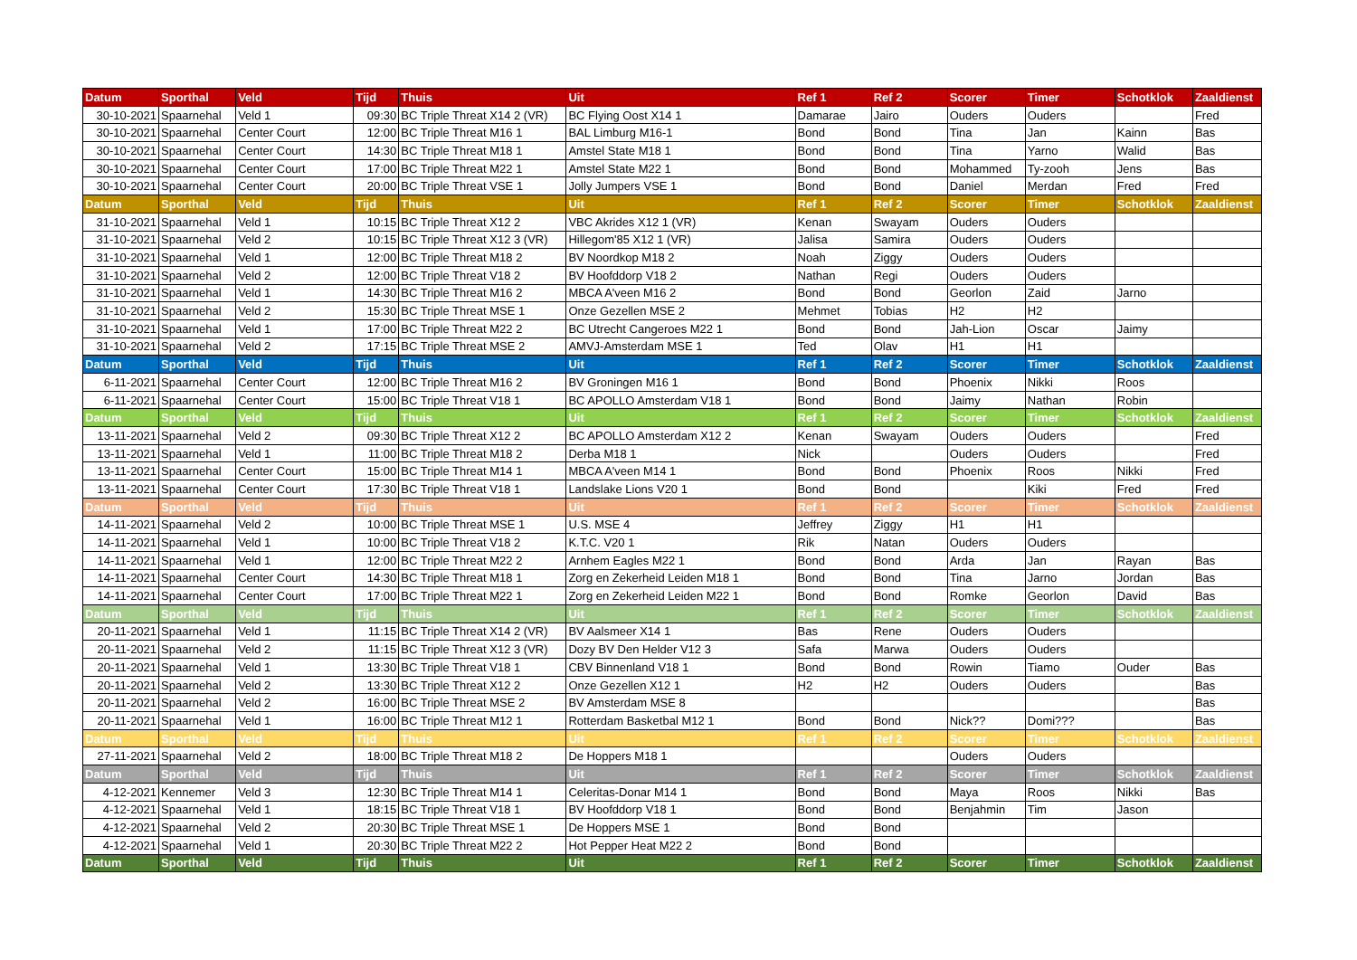| Datum | Sporthal | Veld | Tijd | Thuis | Uit | Ref 1 | Ref 2 | Scorer | Timer | Schotklok | Zaaldienst |
| --- | --- | --- | --- | --- | --- | --- | --- | --- | --- | --- | --- |
| 30-10-2021 | Spaarnehal | Veld 1 | 09:30 | BC Triple Threat X14 2 (VR) | BC Flying Oost X14 1 | Damarae | Jairo | Ouders | Ouders | | Fred |
| 30-10-2021 | Spaarnehal | Center Court | 12:00 | BC Triple Threat M16 1 | BAL Limburg M16-1 | Bond | Bond | Tina | Jan | Kainn | Bas |
| 30-10-2021 | Spaarnehal | Center Court | 14:30 | BC Triple Threat M18 1 | Amstel State M18 1 | Bond | Bond | Tina | Yarno | Walid | Bas |
| 30-10-2021 | Spaarnehal | Center Court | 17:00 | BC Triple Threat M22 1 | Amstel State M22 1 | Bond | Bond | Mohammed | Ty-zooh | Jens | Bas |
| 30-10-2021 | Spaarnehal | Center Court | 20:00 | BC Triple Threat VSE 1 | Jolly Jumpers VSE 1 | Bond | Bond | Daniel | Merdan | Fred | Fred |
| Datum | Sporthal | Veld | Tijd | Thuis | Uit | Ref 1 | Ref 2 | Scorer | Timer | Schotklok | Zaaldienst |
| 31-10-2021 | Spaarnehal | Veld 1 | 10:15 | BC Triple Threat X12 2 | VBC Akrides X12 1 (VR) | Kenan | Swayam | Ouders | Ouders | | |
| 31-10-2021 | Spaarnehal | Veld 2 | 10:15 | BC Triple Threat X12 3 (VR) | Hillegom'85 X12 1 (VR) | Jalisa | Samira | Ouders | Ouders | | |
| 31-10-2021 | Spaarnehal | Veld 1 | 12:00 | BC Triple Threat M18 2 | BV Noordkop M18 2 | Noah | Ziggy | Ouders | Ouders | | |
| 31-10-2021 | Spaarnehal | Veld 2 | 12:00 | BC Triple Threat V18 2 | BV Hoofddorp V18 2 | Nathan | Regi | Ouders | Ouders | | |
| 31-10-2021 | Spaarnehal | Veld 1 | 14:30 | BC Triple Threat M16 2 | MBCA A'veen M16 2 | Bond | Bond | Georlon | Zaid | Jarno | |
| 31-10-2021 | Spaarnehal | Veld 2 | 15:30 | BC Triple Threat MSE 1 | Onze Gezellen MSE 2 | Mehmet | Tobias | H2 | H2 | | |
| 31-10-2021 | Spaarnehal | Veld 1 | 17:00 | BC Triple Threat M22 2 | BC Utrecht Cangeroes M22 1 | Bond | Bond | Jah-Lion | Oscar | Jaimy | |
| 31-10-2021 | Spaarnehal | Veld 2 | 17:15 | BC Triple Threat MSE 2 | AMVJ-Amsterdam MSE 1 | Ted | Olav | H1 | H1 | | |
| Datum | Sporthal | Veld | Tijd | Thuis | Uit | Ref 1 | Ref 2 | Scorer | Timer | Schotklok | Zaaldienst |
| 6-11-2021 | Spaarnehal | Center Court | 12:00 | BC Triple Threat M16 2 | BV Groningen M16 1 | Bond | Bond | Phoenix | Nikki | Roos | |
| 6-11-2021 | Spaarnehal | Center Court | 15:00 | BC Triple Threat V18 1 | BC APOLLO Amsterdam V18 1 | Bond | Bond | Jaimy | Nathan | Robin | |
| Datum | Sporthal | Veld | Tijd | Thuis | Uit | Ref 1 | Ref 2 | Scorer | Timer | Schotklok | Zaaldienst |
| 13-11-2021 | Spaarnehal | Veld 2 | 09:30 | BC Triple Threat X12 2 | BC APOLLO Amsterdam X12 2 | Kenan | Swayam | Ouders | Ouders | | Fred |
| 13-11-2021 | Spaarnehal | Veld 1 | 11:00 | BC Triple Threat M18 2 | Derba M18 1 | Nick | | Ouders | Ouders | | Fred |
| 13-11-2021 | Spaarnehal | Center Court | 15:00 | BC Triple Threat M14 1 | MBCA A'veen M14 1 | Bond | Bond | Phoenix | Roos | Nikki | Fred |
| 13-11-2021 | Spaarnehal | Center Court | 17:30 | BC Triple Threat V18 1 | Landslake Lions V20 1 | Bond | Bond | | Kiki | Fred | Fred |
| Datum | Sporthal | Veld | Tijd | Thuis | Uit | Ref 1 | Ref 2 | Scorer | Timer | Schotklok | Zaaldienst |
| 14-11-2021 | Spaarnehal | Veld 2 | 10:00 | BC Triple Threat MSE 1 | U.S. MSE 4 | Jeffrey | Ziggy | H1 | H1 | | |
| 14-11-2021 | Spaarnehal | Veld 1 | 10:00 | BC Triple Threat V18 2 | K.T.C. V20 1 | Rik | Natan | Ouders | Ouders | | |
| 14-11-2021 | Spaarnehal | Veld 1 | 12:00 | BC Triple Threat M22 2 | Arnhem Eagles M22 1 | Bond | Bond | Arda | Jan | Rayan | Bas |
| 14-11-2021 | Spaarnehal | Center Court | 14:30 | BC Triple Threat M18 1 | Zorg en Zekerheid Leiden M18 1 | Bond | Bond | Tina | Jarno | Jordan | Bas |
| 14-11-2021 | Spaarnehal | Center Court | 17:00 | BC Triple Threat M22 1 | Zorg en Zekerheid Leiden M22 1 | Bond | Bond | Romke | Georlon | David | Bas |
| Datum | Sporthal | Veld | Tijd | Thuis | Uit | Ref 1 | Ref 2 | Scorer | Timer | Schotklok | Zaaldienst |
| 20-11-2021 | Spaarnehal | Veld 1 | 11:15 | BC Triple Threat X14 2 (VR) | BV Aalsmeer X14 1 | Bas | Rene | Ouders | Ouders | | |
| 20-11-2021 | Spaarnehal | Veld 2 | 11:15 | BC Triple Threat X12 3 (VR) | Dozy BV Den Helder V12 3 | Safa | Marwa | Ouders | Ouders | | |
| 20-11-2021 | Spaarnehal | Veld 1 | 13:30 | BC Triple Threat V18 1 | CBV Binnenland V18 1 | Bond | Bond | Rowin | Tiamo | Ouder | Bas |
| 20-11-2021 | Spaarnehal | Veld 2 | 13:30 | BC Triple Threat X12 2 | Onze Gezellen X12 1 | H2 | H2 | Ouders | Ouders | | Bas |
| 20-11-2021 | Spaarnehal | Veld 2 | 16:00 | BC Triple Threat MSE 2 | BV Amsterdam MSE 8 | | | | | | Bas |
| 20-11-2021 | Spaarnehal | Veld 1 | 16:00 | BC Triple Threat M12 1 | Rotterdam Basketbal M12 1 | Bond | Bond | Nick?? | Domi??? | | Bas |
| Datum | Sporthal | Veld | Tijd | Thuis | Uit | Ref 1 | Ref 2 | Scorer | Timer | Schotklok | Zaaldienst |
| 27-11-2021 | Spaarnehal | Veld 2 | 18:00 | BC Triple Threat M18 2 | De Hoppers M18 1 | | | Ouders | Ouders | | |
| Datum | Sporthal | Veld | Tijd | Thuis | Uit | Ref 1 | Ref 2 | Scorer | Timer | Schotklok | Zaaldienst |
| 4-12-2021 | Kennemer | Veld 3 | 12:30 | BC Triple Threat M14 1 | Celeritas-Donar M14 1 | Bond | Bond | Maya | Roos | Nikki | Bas |
| 4-12-2021 | Spaarnehal | Veld 1 | 18:15 | BC Triple Threat V18 1 | BV Hoofddorp V18 1 | Bond | Bond | Benjahmin | Tim | Jason | |
| 4-12-2021 | Spaarnehal | Veld 2 | 20:30 | BC Triple Threat MSE 1 | De Hoppers MSE 1 | Bond | Bond | | | | |
| 4-12-2021 | Spaarnehal | Veld 1 | 20:30 | BC Triple Threat M22 2 | Hot Pepper Heat M22 2 | Bond | Bond | | | | |
| Datum | Sporthal | Veld | Tijd | Thuis | Uit | Ref 1 | Ref 2 | Scorer | Timer | Schotklok | Zaaldienst |